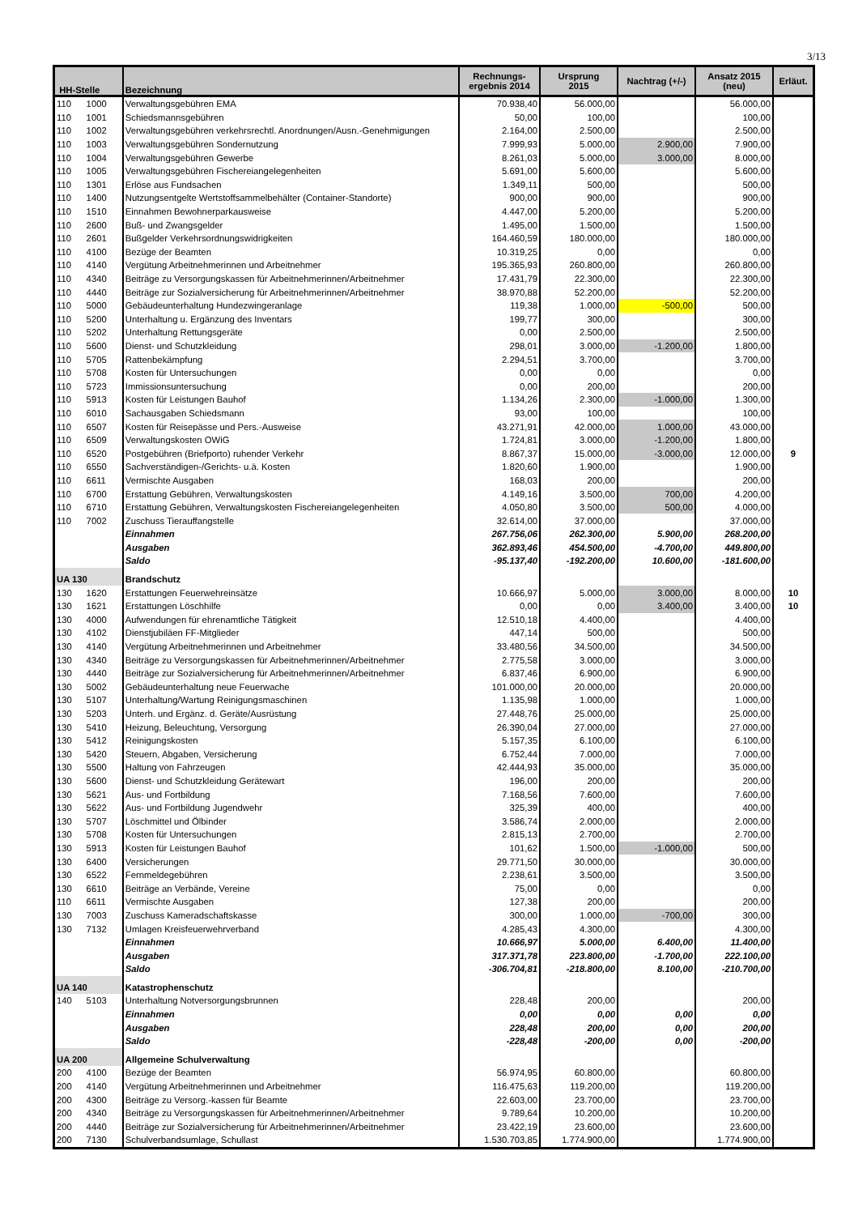3/13
| HH-Stelle | | Bezeichnung | Rechnungs- ergebnis 2014 | Ursprung 2015 | Nachtrag (+/-) | Ansatz 2015 (neu) | Erläut. |
| --- | --- | --- | --- | --- | --- | --- | --- |
| 110 | 1000 | Verwaltungsgebühren EMA | 70.938,40 | 56.000,00 | | 56.000,00 | |
| 110 | 1001 | Schiedsmannsgebühren | 50,00 | 100,00 | | 100,00 | |
| 110 | 1002 | Verwaltungsgebühren verkehrsrechtl. Anordnungen/Ausn.-Genehmigungen | 2.164,00 | 2.500,00 | | 2.500,00 | |
| 110 | 1003 | Verwaltungsgebühren Sondernutzung | 7.999,93 | 5.000,00 | 2.900,00 | 7.900,00 | |
| 110 | 1004 | Verwaltungsgebühren Gewerbe | 8.261,03 | 5.000,00 | 3.000,00 | 8.000,00 | |
| 110 | 1005 | Verwaltungsgebühren Fischereiangelegenheiten | 5.691,00 | 5.600,00 | | 5.600,00 | |
| 110 | 1301 | Erlöse aus Fundsachen | 1.349,11 | 500,00 | | 500,00 | |
| 110 | 1400 | Nutzungsentgelte Wertstoffsammelbehälter (Container-Standorte) | 900,00 | 900,00 | | 900,00 | |
| 110 | 1510 | Einnahmen Bewohnerparkausweise | 4.447,00 | 5.200,00 | | 5.200,00 | |
| 110 | 2600 | Buß- und Zwangsgelder | 1.495,00 | 1.500,00 | | 1.500,00 | |
| 110 | 2601 | Bußgelder Verkehrsordnungswidrigkeiten | 164.460,59 | 180.000,00 | | 180.000,00 | |
| 110 | 4100 | Bezüge der Beamten | 10.319,25 | 0,00 | | 0,00 | |
| 110 | 4140 | Vergütung Arbeitnehmerinnen und Arbeitnehmer | 195.365,93 | 260.800,00 | | 260.800,00 | |
| 110 | 4340 | Beiträge zu Versorgungskassen für Arbeitnehmerinnen/Arbeitnehmer | 17.431,79 | 22.300,00 | | 22.300,00 | |
| 110 | 4440 | Beiträge zur Sozialversicherung für Arbeitnehmerinnen/Arbeitnehmer | 38.970,88 | 52.200,00 | | 52.200,00 | |
| 110 | 5000 | Gebäudeunterhaltung Hundezwingeranlage | 119,38 | 1.000,00 | -500,00 | 500,00 | |
| 110 | 5200 | Unterhaltung u. Ergänzung des Inventars | 199,77 | 300,00 | | 300,00 | |
| 110 | 5202 | Unterhaltung Rettungsgeräte | 0,00 | 2.500,00 | | 2.500,00 | |
| 110 | 5600 | Dienst- und Schutzkleidung | 298,01 | 3.000,00 | -1.200,00 | 1.800,00 | |
| 110 | 5705 | Rattenbekämpfung | 2.294,51 | 3.700,00 | | 3.700,00 | |
| 110 | 5708 | Kosten für Untersuchungen | 0,00 | 0,00 | | 0,00 | |
| 110 | 5723 | Immissionsuntersuchung | 0,00 | 200,00 | | 200,00 | |
| 110 | 5913 | Kosten für Leistungen Bauhof | 1.134,26 | 2.300,00 | -1.000,00 | 1.300,00 | |
| 110 | 6010 | Sachausgaben Schiedsmann | 93,00 | 100,00 | | 100,00 | |
| 110 | 6507 | Kosten für Reisepässe und Pers.-Ausweise | 43.271,91 | 42.000,00 | 1.000,00 | 43.000,00 | |
| 110 | 6509 | Verwaltungskosten OWiG | 1.724,81 | 3.000,00 | -1.200,00 | 1.800,00 | |
| 110 | 6520 | Postgebühren (Briefporto) ruhender Verkehr | 8.867,37 | 15.000,00 | -3.000,00 | 12.000,00 | 9 |
| 110 | 6550 | Sachverständigen-/Gerichts- u.ä. Kosten | 1.820,60 | 1.900,00 | | 1.900,00 | |
| 110 | 6611 | Vermischte Ausgaben | 168,03 | 200,00 | | 200,00 | |
| 110 | 6700 | Erstattung Gebühren, Verwaltungskosten | 4.149,16 | 3.500,00 | 700,00 | 4.200,00 | |
| 110 | 6710 | Erstattung Gebühren, Verwaltungskosten Fischereiangelegenheiten | 4.050,80 | 3.500,00 | 500,00 | 4.000,00 | |
| 110 | 7002 | Zuschuss Tierauffangstelle | 32.614,00 | 37.000,00 | | 37.000,00 | |
| | | Einnahmen | 267.756,06 | 262.300,00 | 5.900,00 | 268.200,00 | |
| | | Ausgaben | 362.893,46 | 454.500,00 | -4.700,00 | 449.800,00 | |
| | | Saldo | -95.137,40 | -192.200,00 | 10.600,00 | -181.600,00 | |
| UA 130 | | Brandschutz | | | | | |
| 130 | 1620 | Erstattungen Feuerwehreinsätze | 10.666,97 | 5.000,00 | 3.000,00 | 8.000,00 | 10 |
| 130 | 1621 | Erstattungen Löschhilfe | 0,00 | 0,00 | 3.400,00 | 3.400,00 | 10 |
| 130 | 4000 | Aufwendungen für ehrenamtliche Tätigkeit | 12.510,18 | 4.400,00 | | 4.400,00 | |
| 130 | 4102 | Dienstjubiläen FF-Mitglieder | 447,14 | 500,00 | | 500,00 | |
| 130 | 4140 | Vergütung Arbeitnehmerinnen und Arbeitnehmer | 33.480,56 | 34.500,00 | | 34.500,00 | |
| 130 | 4340 | Beiträge zu Versorgungskassen für Arbeitnehmerinnen/Arbeitnehmer | 2.775,58 | 3.000,00 | | 3.000,00 | |
| 130 | 4440 | Beiträge zur Sozialversicherung für Arbeitnehmerinnen/Arbeitnehmer | 6.837,46 | 6.900,00 | | 6.900,00 | |
| 130 | 5002 | Gebäudeunterhaltung neue Feuerwache | 101.000,00 | 20.000,00 | | 20.000,00 | |
| 130 | 5107 | Unterhaltung/Wartung Reinigungsmaschinen | 1.135,98 | 1.000,00 | | 1.000,00 | |
| 130 | 5203 | Unterh. und Ergänz. d. Geräte/Ausrüstung | 27.448,76 | 25.000,00 | | 25.000,00 | |
| 130 | 5410 | Heizung, Beleuchtung, Versorgung | 26.390,04 | 27.000,00 | | 27.000,00 | |
| 130 | 5412 | Reinigungskosten | 5.157,35 | 6.100,00 | | 6.100,00 | |
| 130 | 5420 | Steuern, Abgaben, Versicherung | 6.752,44 | 7.000,00 | | 7.000,00 | |
| 130 | 5500 | Haltung von Fahrzeugen | 42.444,93 | 35.000,00 | | 35.000,00 | |
| 130 | 5600 | Dienst- und Schutzkleidung Gerätewart | 196,00 | 200,00 | | 200,00 | |
| 130 | 5621 | Aus- und Fortbildung | 7.168,56 | 7.600,00 | | 7.600,00 | |
| 130 | 5622 | Aus- und Fortbildung Jugendwehr | 325,39 | 400,00 | | 400,00 | |
| 130 | 5707 | Löschmittel und Ölbinder | 3.586,74 | 2.000,00 | | 2.000,00 | |
| 130 | 5708 | Kosten für Untersuchungen | 2.815,13 | 2.700,00 | | 2.700,00 | |
| 130 | 5913 | Kosten für Leistungen Bauhof | 101,62 | 1.500,00 | -1.000,00 | 500,00 | |
| 130 | 6400 | Versicherungen | 29.771,50 | 30.000,00 | | 30.000,00 | |
| 130 | 6522 | Fernmeldegebühren | 2.238,61 | 3.500,00 | | 3.500,00 | |
| 130 | 6610 | Beiträge an Verbände, Vereine | 75,00 | 0,00 | | 0,00 | |
| 110 | 6611 | Vermischte Ausgaben | 127,38 | 200,00 | | 200,00 | |
| 130 | 7003 | Zuschuss Kameradschaftskasse | 300,00 | 1.000,00 | -700,00 | 300,00 | |
| 130 | 7132 | Umlagen Kreisfeuerwehrverband | 4.285,43 | 4.300,00 | | 4.300,00 | |
| | | Einnahmen | 10.666,97 | 5.000,00 | 6.400,00 | 11.400,00 | |
| | | Ausgaben | 317.371,78 | 223.800,00 | -1.700,00 | 222.100,00 | |
| | | Saldo | -306.704,81 | -218.800,00 | 8.100,00 | -210.700,00 | |
| UA 140 | | Katastrophenschutz | | | | | |
| 140 | 5103 | Unterhaltung Notversorgungsbrunnen | 228,48 | 200,00 | | 200,00 | |
| | | Einnahmen | 0,00 | 0,00 | 0,00 | 0,00 | |
| | | Ausgaben | 228,48 | 200,00 | 0,00 | 200,00 | |
| | | Saldo | -228,48 | -200,00 | 0,00 | -200,00 | |
| UA 200 | | Allgemeine Schulverwaltung | | | | | |
| 200 | 4100 | Bezüge der Beamten | 56.974,95 | 60.800,00 | | 60.800,00 | |
| 200 | 4140 | Vergütung Arbeitnehmerinnen und Arbeitnehmer | 116.475,63 | 119.200,00 | | 119.200,00 | |
| 200 | 4300 | Beiträge zu Versorg.-kassen für Beamte | 22.603,00 | 23.700,00 | | 23.700,00 | |
| 200 | 4340 | Beiträge zu Versorgungskassen für Arbeitnehmerinnen/Arbeitnehmer | 9.789,64 | 10.200,00 | | 10.200,00 | |
| 200 | 4440 | Beiträge zur Sozialversicherung für Arbeitnehmerinnen/Arbeitnehmer | 23.422,19 | 23.600,00 | | 23.600,00 | |
| 200 | 7130 | Schulverbandsumlage, Schullast | 1.530.703,85 | 1.774.900,00 | | 1.774.900,00 | |